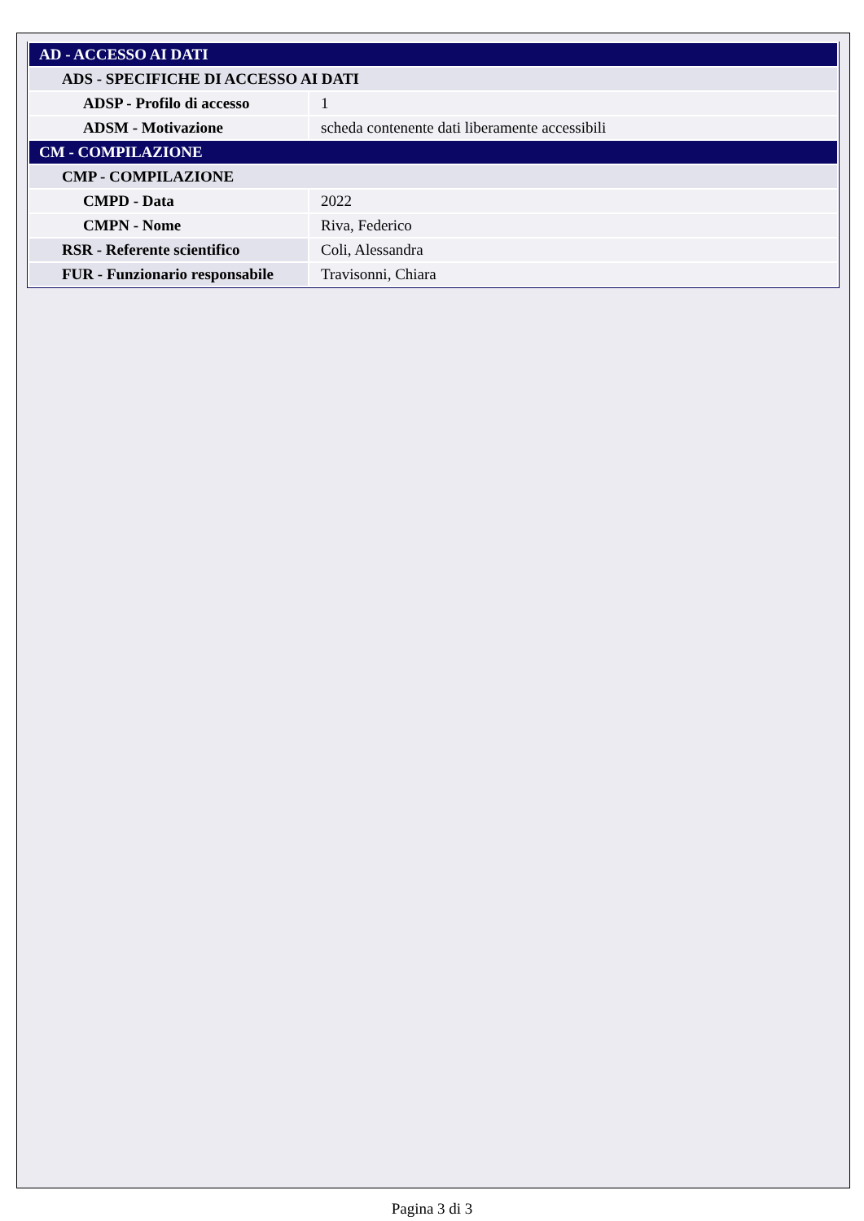| AD - ACCESSO AI DATI | |
| ADS - SPECIFICHE DI ACCESSO AI DATI | |
| ADSP - Profilo di accesso | 1 |
| ADSM - Motivazione | scheda contenente dati liberamente accessibili |
| CM - COMPILAZIONE | |
| CMP - COMPILAZIONE | |
| CMPD - Data | 2022 |
| CMPN - Nome | Riva, Federico |
| RSR - Referente scientifico | Coli, Alessandra |
| FUR - Funzionario responsabile | Travisonni, Chiara |
Pagina 3 di 3